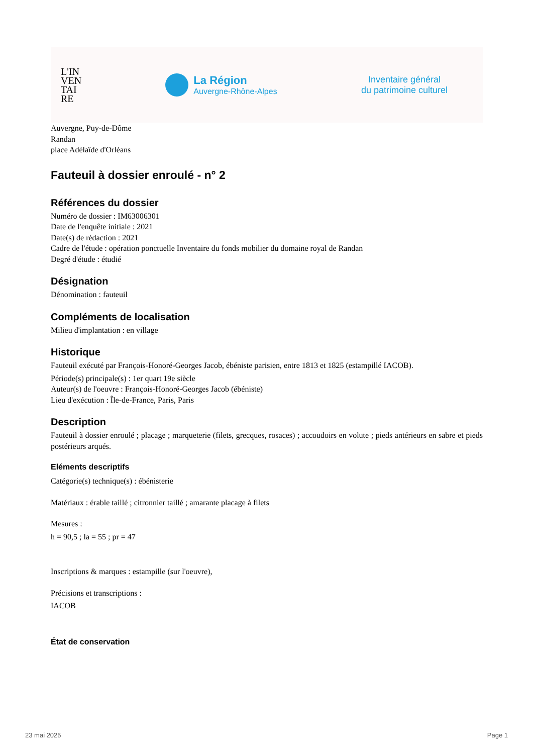L'IN
VEN
TAI
RE
La Région
Auvergne-Rhône-Alpes
Inventaire général
du patrimoine culturel
Auvergne, Puy-de-Dôme
Randan
place Adélaïde d'Orléans
Fauteuil à dossier enroulé - n° 2
Références du dossier
Numéro de dossier : IM63006301
Date de l'enquête initiale : 2021
Date(s) de rédaction : 2021
Cadre de l'étude : opération ponctuelle Inventaire du fonds mobilier du domaine royal de Randan
Degré d'étude : étudié
Désignation
Dénomination : fauteuil
Compléments de localisation
Milieu d'implantation : en village
Historique
Fauteuil exécuté par François-Honoré-Georges Jacob, ébéniste parisien, entre 1813 et 1825 (estampillé IACOB).
Période(s) principale(s) : 1er quart 19e siècle
Auteur(s) de l'oeuvre : François-Honoré-Georges Jacob (ébéniste)
Lieu d'exécution : Île-de-France, Paris, Paris
Description
Fauteuil à dossier enroulé ; placage ; marqueterie (filets, grecques, rosaces) ; accoudoirs en volute ; pieds antérieurs en sabre et pieds postérieurs arqués.
Eléments descriptifs
Catégorie(s) technique(s) : ébénisterie
Matériaux : érable taillé ; citronnier taillé ; amarante placage à filets
Mesures :
h = 90,5 ; la = 55 ; pr = 47
Inscriptions & marques : estampille (sur l'oeuvre),
Précisions et transcriptions :
IACOB
État de conservation
23 mai 2025 Page 1